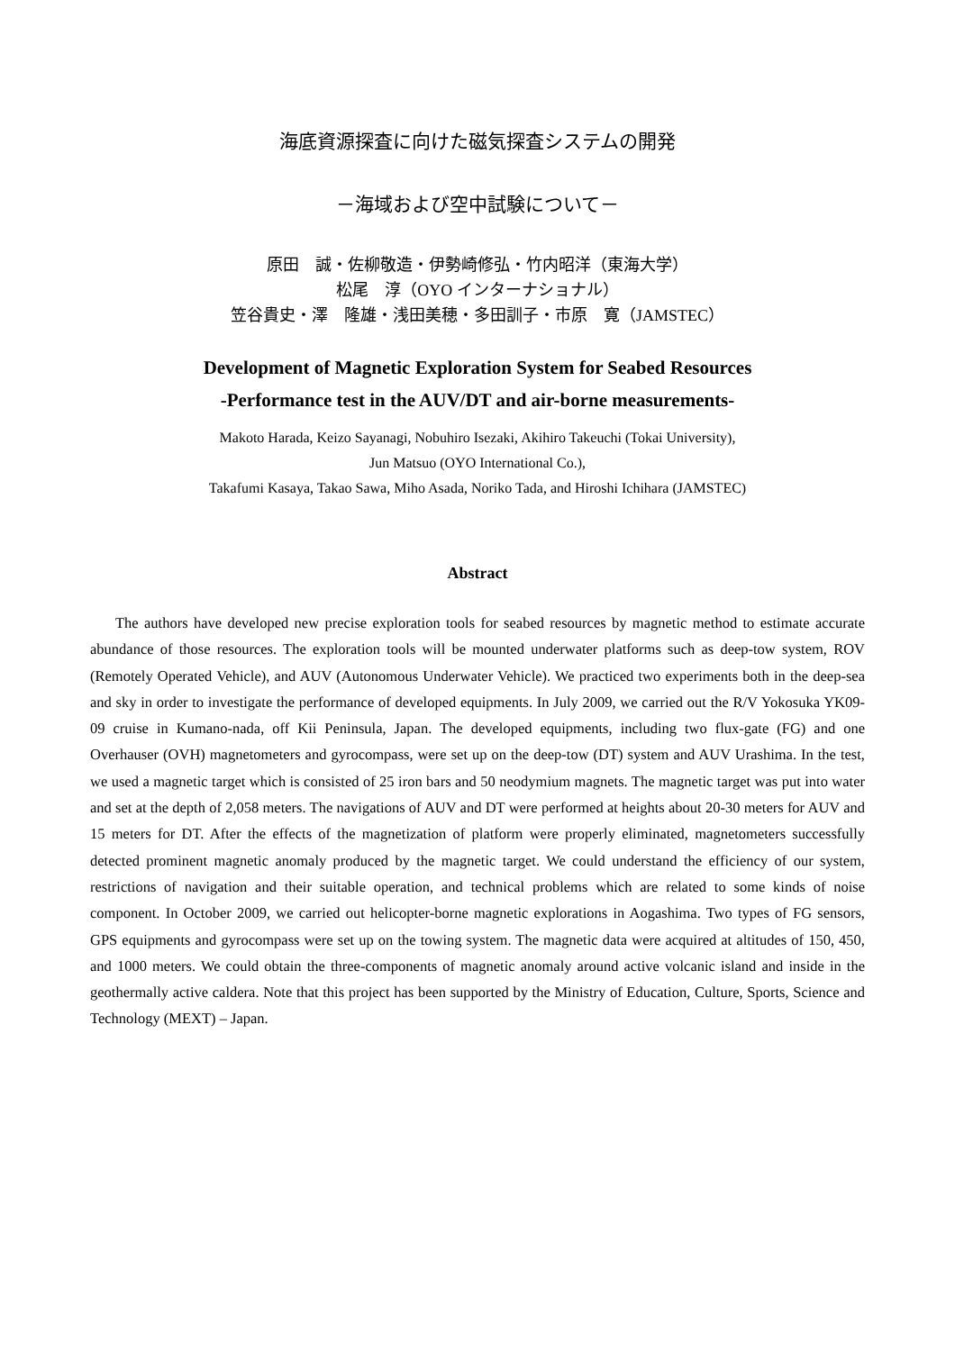海底資源探査に向けた磁気探査システムの開発
－海域および空中試験について－
原田　誠・佐柳敬造・伊勢崎修弘・竹内昭洋（東海大学）
松尾　淳（OYO インターナショナル）
笠谷貴史・澤　隆雄・浅田美穂・多田訓子・市原　寛（JAMSTEC）
Development of Magnetic Exploration System for Seabed Resources
-Performance test in the AUV/DT and air-borne measurements-
Makoto Harada, Keizo Sayanagi, Nobuhiro Isezaki, Akihiro Takeuchi (Tokai University),
Jun Matsuo (OYO International Co.),
Takafumi Kasaya, Takao Sawa, Miho Asada, Noriko Tada, and Hiroshi Ichihara (JAMSTEC)
Abstract
The authors have developed new precise exploration tools for seabed resources by magnetic method to estimate accurate abundance of those resources. The exploration tools will be mounted underwater platforms such as deep-tow system, ROV (Remotely Operated Vehicle), and AUV (Autonomous Underwater Vehicle). We practiced two experiments both in the deep-sea and sky in order to investigate the performance of developed equipments. In July 2009, we carried out the R/V Yokosuka YK09-09 cruise in Kumano-nada, off Kii Peninsula, Japan. The developed equipments, including two flux-gate (FG) and one Overhauser (OVH) magnetometers and gyrocompass, were set up on the deep-tow (DT) system and AUV Urashima. In the test, we used a magnetic target which is consisted of 25 iron bars and 50 neodymium magnets. The magnetic target was put into water and set at the depth of 2,058 meters. The navigations of AUV and DT were performed at heights about 20-30 meters for AUV and 15 meters for DT. After the effects of the magnetization of platform were properly eliminated, magnetometers successfully detected prominent magnetic anomaly produced by the magnetic target. We could understand the efficiency of our system, restrictions of navigation and their suitable operation, and technical problems which are related to some kinds of noise component. In October 2009, we carried out helicopter-borne magnetic explorations in Aogashima. Two types of FG sensors, GPS equipments and gyrocompass were set up on the towing system. The magnetic data were acquired at altitudes of 150, 450, and 1000 meters. We could obtain the three-components of magnetic anomaly around active volcanic island and inside in the geothermally active caldera. Note that this project has been supported by the Ministry of Education, Culture, Sports, Science and Technology (MEXT) – Japan.